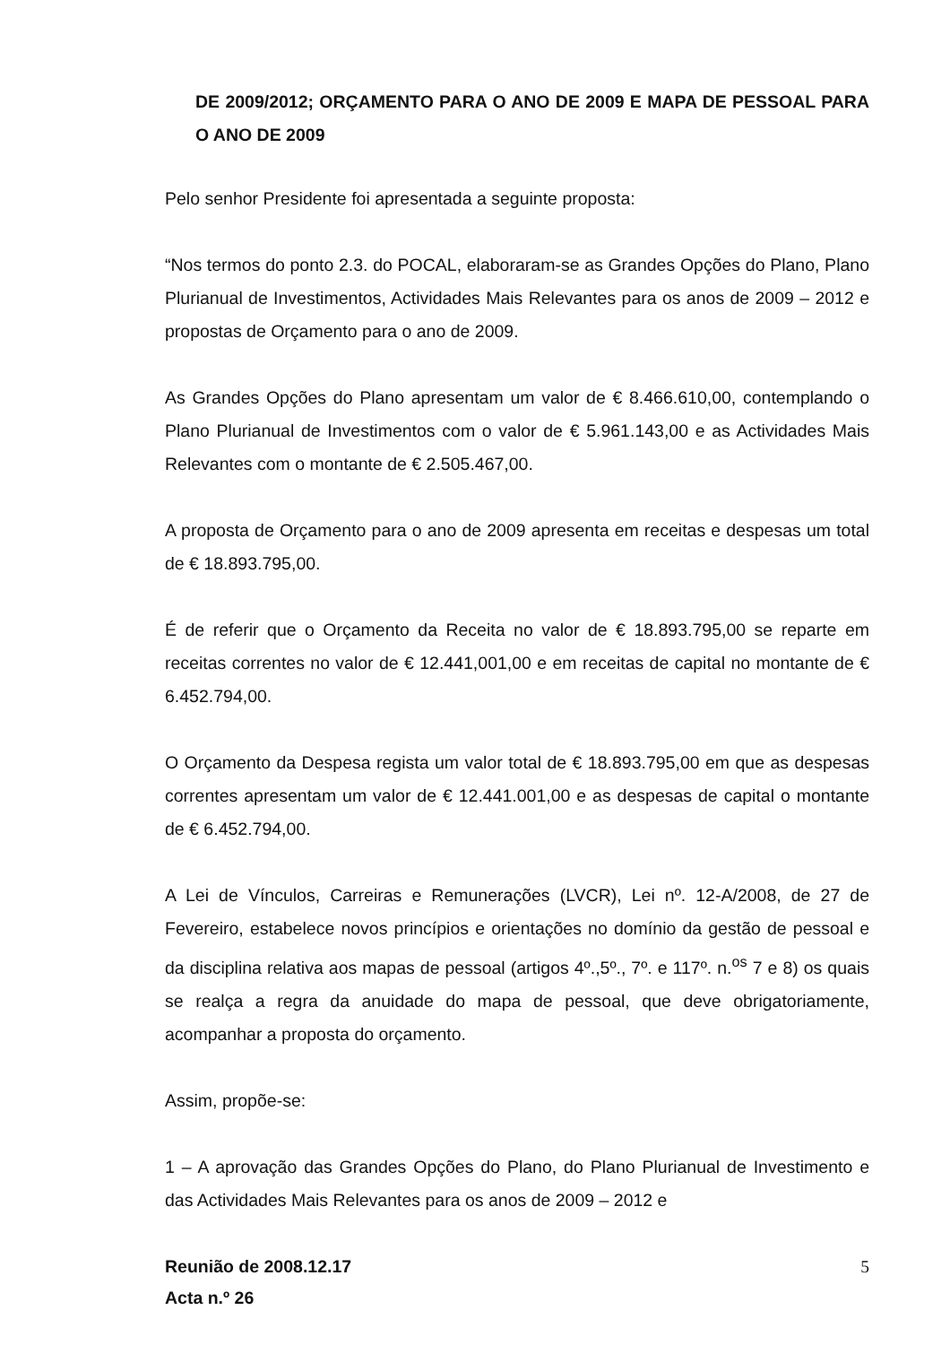DE 2009/2012; ORÇAMENTO PARA O ANO DE 2009 E MAPA DE PESSOAL PARA O ANO DE 2009
Pelo senhor Presidente foi apresentada a seguinte proposta:
“Nos termos do ponto 2.3. do POCAL, elaboraram-se as Grandes Opções do Plano, Plano Plurianual de Investimentos, Actividades Mais Relevantes para os anos de 2009 – 2012 e propostas de Orçamento para o ano de 2009.
As Grandes Opções do Plano apresentam um valor de € 8.466.610,00, contemplando o Plano Plurianual de Investimentos com o valor de € 5.961.143,00 e as Actividades Mais Relevantes com o montante de € 2.505.467,00.
A proposta de Orçamento para o ano de 2009 apresenta em receitas e despesas um total de € 18.893.795,00.
É de referir que o Orçamento da Receita no valor de € 18.893.795,00 se reparte em receitas correntes no valor de € 12.441,001,00 e em receitas de capital no montante de € 6.452.794,00.
O Orçamento da Despesa regista um valor total de € 18.893.795,00 em que as despesas correntes apresentam um valor de € 12.441.001,00 e as despesas de capital o montante de € 6.452.794,00.
A Lei de Vínculos, Carreiras e Remunerações (LVCR), Lei nº. 12-A/2008, de 27 de Fevereiro, estabelece novos princípios e orientações no domínio da gestão de pessoal e da disciplina relativa aos mapas de pessoal (artigos 4º.,5º., 7º. e 117º. n.<sup>os</sup> 7 e 8) os quais se realça a regra da anuidade do mapa de pessoal, que deve obrigatoriamente, acompanhar a proposta do orçamento.
Assim, propõe-se:
1 – A aprovação das Grandes Opções do Plano, do Plano Plurianual de Investimento e das Actividades Mais Relevantes para os anos de 2009 – 2012 e
Reunião de 2008.12.17
Acta n.º 26
5